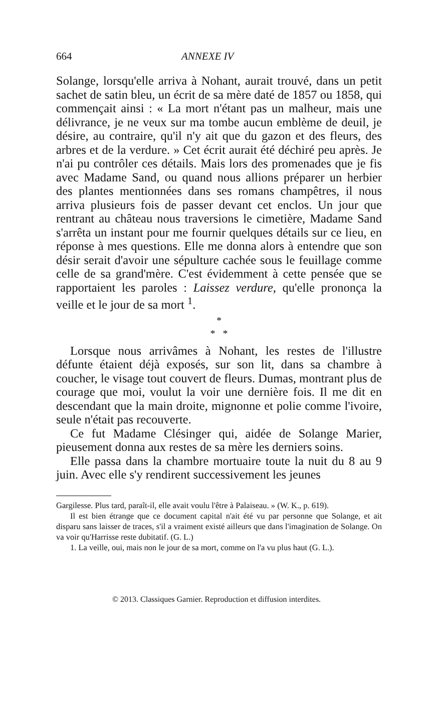664 ANNEXE IV
Solange, lorsqu'elle arriva à Nohant, aurait trouvé, dans un petit sachet de satin bleu, un écrit de sa mère daté de 1857 ou 1858, qui commençait ainsi : « La mort n'étant pas un malheur, mais une délivrance, je ne veux sur ma tombe aucun emblème de deuil, je désire, au contraire, qu'il n'y ait que du gazon et des fleurs, des arbres et de la verdure. » Cet écrit aurait été déchiré peu après. Je n'ai pu contrôler ces détails. Mais lors des promenades que je fis avec Madame Sand, ou quand nous allions préparer un herbier des plantes mentionnées dans ses romans champêtres, il nous arriva plusieurs fois de passer devant cet enclos. Un jour que rentrant au château nous traversions le cimetière, Madame Sand s'arrêta un instant pour me fournir quelques détails sur ce lieu, en réponse à mes questions. Elle me donna alors à entendre que son désir serait d'avoir une sépulture cachée sous le feuillage comme celle de sa grand'mère. C'est évidemment à cette pensée que se rapportaient les paroles : Laissez verdure, qu'elle prononça la veille et le jour de sa mort <sup>1</sup>.
*
* *
Lorsque nous arrivâmes à Nohant, les restes de l'illustre défunte étaient déjà exposés, sur son lit, dans sa chambre à coucher, le visage tout couvert de fleurs. Dumas, montrant plus de courage que moi, voulut la voir une dernière fois. Il me dit en descendant que la main droite, mignonne et polie comme l'ivoire, seule n'était pas recouverte.
Ce fut Madame Clésinger qui, aidée de Solange Marier, pieusement donna aux restes de sa mère les derniers soins.
Elle passa dans la chambre mortuaire toute la nuit du 8 au 9 juin. Avec elle s'y rendirent successivement les jeunes
Gargilesse. Plus tard, paraît-il, elle avait voulu l'être à Palaiseau. » (W. K., p. 619).
Il est bien étrange que ce document capital n'ait été vu par personne que Solange, et ait disparu sans laisser de traces, s'il a vraiment existé ailleurs que dans l'imagination de Solange. On va voir qu'Harrisse reste dubitatif. (G. L.)
1. La veille, oui, mais non le jour de sa mort, comme on l'a vu plus haut (G. L.).
© 2013. Classiques Garnier. Reproduction et diffusion interdites.